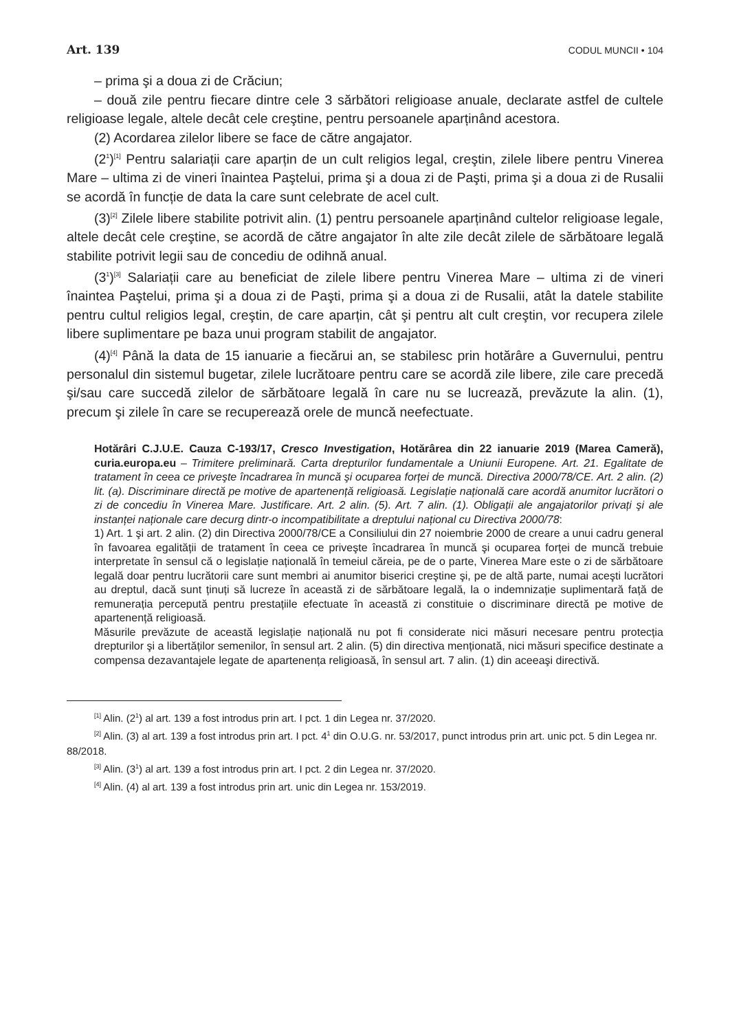Art. 139 CODUL MUNCII • 104
– prima şi a doua zi de Crăciun;
– două zile pentru fiecare dintre cele 3 sărbători religioase anuale, declarate astfel de cultele religioase legale, altele decât cele creştine, pentru persoanele aparținând acestora.
(2) Acordarea zilelor libere se face de către angajator.
(2<sup>1</sup>)<sup>[1]</sup> Pentru salariații care aparțin de un cult religios legal, creştin, zilele libere pentru Vinerea Mare – ultima zi de vineri înaintea Paştelui, prima şi a doua zi de Paşti, prima şi a doua zi de Rusalii se acordă în funcție de data la care sunt celebrate de acel cult.
(3)<sup>[2]</sup> Zilele libere stabilite potrivit alin. (1) pentru persoanele aparținând cultelor religioase legale, altele decât cele creştine, se acordă de către angajator în alte zile decât zilele de sărbătoare legală stabilite potrivit legii sau de concediu de odihnă anual.
(3<sup>1</sup>)<sup>[3]</sup> Salariații care au beneficiat de zilele libere pentru Vinerea Mare – ultima zi de vineri înaintea Paştelui, prima şi a doua zi de Paşti, prima şi a doua zi de Rusalii, atât la datele stabilite pentru cultul religios legal, creştin, de care aparțin, cât şi pentru alt cult creştin, vor recupera zilele libere suplimentare pe baza unui program stabilit de angajator.
(4)<sup>[4]</sup> Până la data de 15 ianuarie a fiecărui an, se stabilesc prin hotărâre a Guvernului, pentru personalul din sistemul bugetar, zilele lucrătoare pentru care se acordă zile libere, zile care precedă şi/sau care succedă zilelor de sărbătoare legală în care nu se lucrează, prevăzute la alin. (1), precum şi zilele în care se recuperează orele de muncă neefectuate.
Hotărâri C.J.U.E. Cauza C-193/17, Cresco Investigation, Hotărârea din 22 ianuarie 2019 (Marea Cameră), curia.europa.eu – Trimitere preliminară. Carta drepturilor fundamentale a Uniunii Europene. Art. 21. Egalitate de tratament în ceea ce priveşte încadrarea în muncă şi ocuparea forței de muncă. Directiva 2000/78/CE. Art. 2 alin. (2) lit. (a). Discriminare directă pe motive de apartenență religioasă. Legislație națională care acordă anumitor lucrători o zi de concediu în Vinerea Mare. Justificare. Art. 2 alin. (5). Art. 7 alin. (1). Obligații ale angajatorilor privați şi ale instanței naționale care decurg dintr-o incompatibilitate a dreptului național cu Directiva 2000/78:
1) Art. 1 şi art. 2 alin. (2) din Directiva 2000/78/CE a Consiliului din 27 noiembrie 2000 de creare a unui cadru general în favoarea egalității de tratament în ceea ce priveşte încadrarea în muncă şi ocuparea forței de muncă trebuie interpretate în sensul că o legislație națională în temeiul căreia, pe de o parte, Vinerea Mare este o zi de sărbătoare legală doar pentru lucrătorii care sunt membri ai anumitor biserici creştine şi, pe de altă parte, numai aceşti lucrători au dreptul, dacă sunt ținuți să lucreze în această zi de sărbătoare legală, la o indemnizație suplimentară față de remunerația percepută pentru prestațiile efectuate în această zi constituie o discriminare directă pe motive de apartenență religioasă.
Măsurile prevăzute de această legislație națională nu pot fi considerate nici măsuri necesare pentru protecția drepturilor şi a libertăților semenilor, în sensul art. 2 alin. (5) din directiva menționată, nici măsuri specifice destinate a compensa dezavantajele legate de apartenența religioasă, în sensul art. 7 alin. (1) din aceeaşi directivă.
<sup>[1]</sup> Alin. (2<sup>1</sup>) al art. 139 a fost introdus prin art. I pct. 1 din Legea nr. 37/2020.
<sup>[2]</sup> Alin. (3) al art. 139 a fost introdus prin art. I pct. 4<sup>1</sup> din O.U.G. nr. 53/2017, punct introdus prin art. unic pct. 5 din Legea nr. 88/2018.
<sup>[3]</sup> Alin. (3<sup>1</sup>) al art. 139 a fost introdus prin art. I pct. 2 din Legea nr. 37/2020.
<sup>[4]</sup> Alin. (4) al art. 139 a fost introdus prin art. unic din Legea nr. 153/2019.